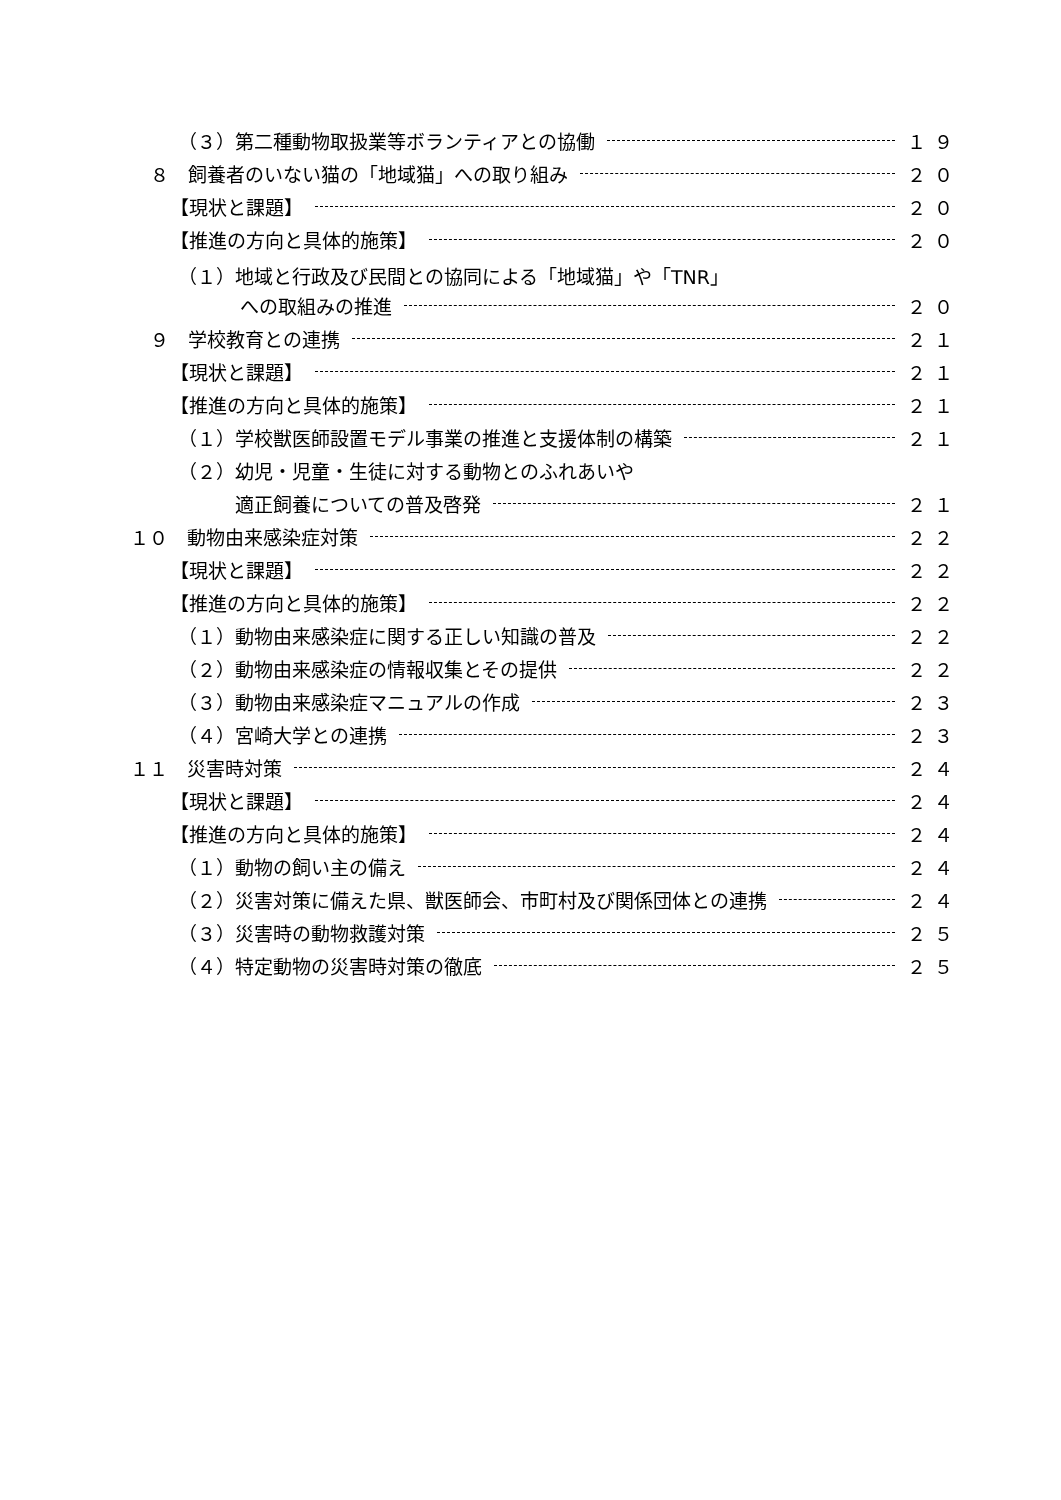（３）第二種動物取扱業等ボランティアとの協働 １９
８　飼養者のいない猫の「地域猫」への取り組み ２０
【現状と課題】 ２０
【推進の方向と具体的施策】 ２０
（１）地域と行政及び民間との協同による「地域猫」や「TNR」
への取組みの推進 ２０
９　学校教育との連携 ２１
【現状と課題】 ２１
【推進の方向と具体的施策】 ２１
（１）学校獣医師設置モデル事業の推進と支援体制の構築 ２１
（２）幼児・児童・生徒に対する動物とのふれあいや
適正飼養についての普及啓発 ２１
１０　動物由来感染症対策 ２２
【現状と課題】 ２２
【推進の方向と具体的施策】 ２２
（１）動物由来感染症に関する正しい知識の普及 ２２
（２）動物由来感染症の情報収集とその提供 ２２
（３）動物由来感染症マニュアルの作成 ２３
（４）宮崎大学との連携 ２３
１１　災害時対策 ２４
【現状と課題】 ２４
【推進の方向と具体的施策】 ２４
（１）動物の飼い主の備え ２４
（２）災害対策に備えた県、獣医師会、市町村及び関係団体との連携 ２４
（３）災害時の動物救護対策 ２５
（４）特定動物の災害時対策の徹底 ２５